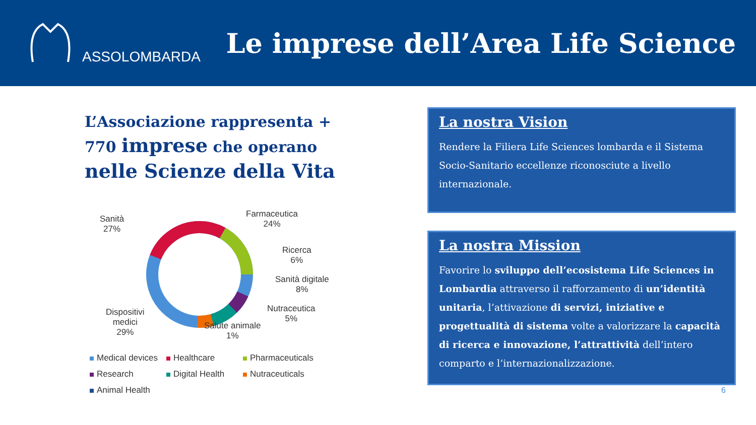ASSOLOMBARDA
Le imprese dell’Area Life Science
L’Associazione rappresenta + 770 imprese che operano nelle Scienze della Vita
Sanità
27%
Farmaceutica
24%
Ricerca
6%
Sanità digitale
8%
Nutraceutica
5%
Salute animale
1%
Dispositivi
medici
29%
Medical devices Healthcare Pharmaceuticals Research Digital Health Nutraceuticals Animal Health
La nostra Vision
Rendere la Filiera Life Sciences lombarda e il Sistema Socio-Sanitario eccellenze riconosciute a livello internazionale.
La nostra Mission
Favorire lo sviluppo dell’ecosistema Life Sciences in Lombardia attraverso il rafforzamento di un’identità unitaria, l’attivazione di servizi, iniziative e progettualità di sistema volte a valorizzare la capacità di ricerca e innovazione, l’attrattività dell’intero comparto e l’internazionalizzazione.
6